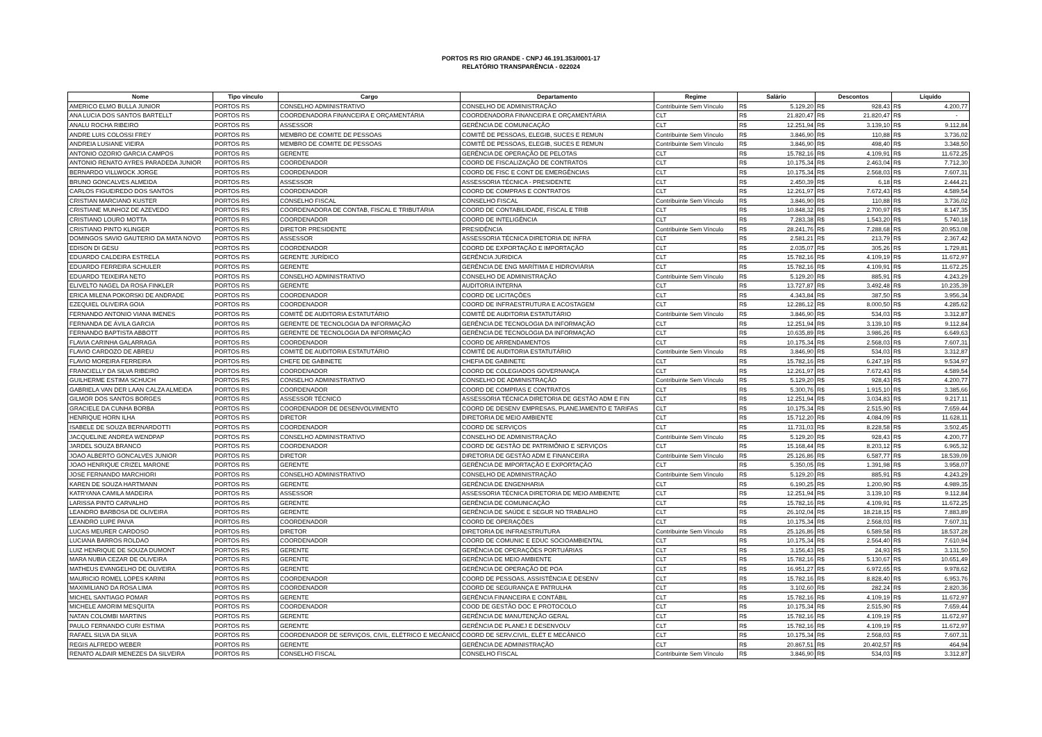PORTOS RS RIO GRANDE - CNPJ 46.191.353/0001-17
RELATÓRIO TRANSPARÊNCIA - 022024
| Nome | Tipo vínculo | Cargo | Departamento | Regime | Salário | | Descontos | | Líquido | |
| --- | --- | --- | --- | --- | --- | --- | --- | --- | --- | --- |
| AMERICO ELMO BULLA JUNIOR | PORTOS RS | CONSELHO ADMINISTRATIVO | CONSELHO DE ADMINISTRAÇÃO | Contribuinte Sem Vínculo | R$ | 5.129,20 | R$ | 928,43 | R$ | 4.200,77 |
| ANA LUCIA DOS SANTOS BARTELLT | PORTOS RS | COORDENADORA FINANCEIRA E ORÇAMENTÁRIA | COORDENADORA FINANCEIRA E ORÇAMENTÁRIA | CLT | R$ | 21.820,47 | R$ | 21.820,47 | R$ | - |
| ANALU ROCHA RIBEIRO | PORTOS RS | ASSESSOR | GERÊNCIA DE COMUNICAÇÃO | CLT | R$ | 12.251,94 | R$ | 3.139,10 | R$ | 9.112,84 |
| ANDRE LUIS COLOSSI FREY | PORTOS RS | MEMBRO DE COMITE DE PESSOAS | COMITÊ DE PESSOAS, ELEGIB, SUCES E REMUN | Contribuinte Sem Vínculo | R$ | 3.846,90 | R$ | 110,88 | R$ | 3.736,02 |
| ANDREIA LUSIANE VIEIRA | PORTOS RS | MEMBRO DE COMITE DE PESSOAS | COMITÊ DE PESSOAS, ELEGIB, SUCES E REMUN | Contribuinte Sem Vínculo | R$ | 3.846,90 | R$ | 498,40 | R$ | 3.348,50 |
| ANTONIO OZORIO GARCIA CAMPOS | PORTOS RS | GERENTE | GERÊNCIA DE OPERAÇÃO DE PELOTAS | CLT | R$ | 15.782,16 | R$ | 4.109,91 | R$ | 11.672,25 |
| ANTONIO RENATO AYRES PARADEDA JUNIOR | PORTOS RS | COORDENADOR | COORD DE FISCALIZAÇÃO DE CONTRATOS | CLT | R$ | 10.175,34 | R$ | 2.463,04 | R$ | 7.712,30 |
| BERNARDO VILLWOCK JORGE | PORTOS RS | COORDENADOR | COORD DE FISC E CONT DE EMERGÊNCIAS | CLT | R$ | 10.175,34 | R$ | 2.568,03 | R$ | 7.607,31 |
| BRUNO GONCALVES ALMEIDA | PORTOS RS | ASSESSOR | ASSESSORIA TÉCNICA - PRESIDENTE | CLT | R$ | 2.450,39 | R$ | 6,18 | R$ | 2.444,21 |
| CARLOS FIGUEIREDO DOS SANTOS | PORTOS RS | COORDENADOR | COORD DE COMPRAS E CONTRATOS | CLT | R$ | 12.261,97 | R$ | 7.672,43 | R$ | 4.589,54 |
| CRISTIAN MARCIANO KUSTER | PORTOS RS | CONSELHO FISCAL | CONSELHO FISCAL | Contribuinte Sem Vínculo | R$ | 3.846,90 | R$ | 110,88 | R$ | 3.736,02 |
| CRISTIANE MUNHOZ DE AZEVEDO | PORTOS RS | COORDENADORA DE CONTAB, FISCAL E TRIBUTÁRIA | COORD DE CONTABILIDADE, FISCAL E TRIB | CLT | R$ | 10.848,32 | R$ | 2.700,97 | R$ | 8.147,35 |
| CRISTIANO LOURO MOTTA | PORTOS RS | COORDENADOR | COORD DE INTELIGÊNCIA | CLT | R$ | 7.283,38 | R$ | 1.543,20 | R$ | 5.740,18 |
| CRISTIANO PINTO KLINGER | PORTOS RS | DIRETOR PRESIDENTE | PRESIDÊNCIA | Contribuinte Sem Vínculo | R$ | 28.241,76 | R$ | 7.288,68 | R$ | 20.953,08 |
| DOMINGOS SAVIO GAUTERIO DA MATA NOVO | PORTOS RS | ASSESSOR | ASSESSORIA TÉCNICA DIRETORIA DE INFRA | CLT | R$ | 2.581,21 | R$ | 213,79 | R$ | 2.367,42 |
| EDISON DI GESU | PORTOS RS | COORDENADOR | COORD DE EXPORTAÇÃO E IMPORTAÇÃO | CLT | R$ | 2.035,07 | R$ | 305,26 | R$ | 1.729,81 |
| EDUARDO CALDEIRA ESTRELA | PORTOS RS | GERENTE JURÍDICO | GERÊNCIA JURIDICA | CLT | R$ | 15.782,16 | R$ | 4.109,19 | R$ | 11.672,97 |
| EDUARDO FERREIRA SCHULER | PORTOS RS | GERENTE | GERÊNCIA DE ENG MARÍTIMA E HIDROVIÁRIA | CLT | R$ | 15.782,16 | R$ | 4.109,91 | R$ | 11.672,25 |
| EDUARDO TEIXEIRA NETO | PORTOS RS | CONSELHO ADMINISTRATIVO | CONSELHO DE ADMINISTRAÇÃO | Contribuinte Sem Vínculo | R$ | 5.129,20 | R$ | 885,91 | R$ | 4.243,29 |
| ELIVELTO NAGEL DA ROSA FINKLER | PORTOS RS | GERENTE | AUDITORIA INTERNA | CLT | R$ | 13.727,87 | R$ | 3.492,48 | R$ | 10.235,39 |
| ERICA MILENA POKORSKI DE ANDRADE | PORTOS RS | COORDENADOR | COORD DE LICITAÇÕES | CLT | R$ | 4.343,84 | R$ | 387,50 | R$ | 3.956,34 |
| EZEQUIEL OLIVEIRA GOIA | PORTOS RS | COORDENADOR | COORD DE INFRAESTRUTURA E ACOSTAGEM | CLT | R$ | 12.286,12 | R$ | 8.000,50 | R$ | 4.285,62 |
| FERNANDO ANTONIO VIANA IMENES | PORTOS RS | COMITÊ DE AUDITORIA ESTATUTÁRIO | COMITÊ DE AUDITORIA ESTATUTÁRIO | Contribuinte Sem Vínculo | R$ | 3.846,90 | R$ | 534,03 | R$ | 3.312,87 |
| FERNANDA DE ÁVILA GARCIA | PORTOS RS | GERENTE DE TECNOLOGIA DA INFORMAÇÃO | GERÊNCIA DE TECNOLOGIA DA INFORMAÇÃO | CLT | R$ | 12.251,94 | R$ | 3.139,10 | R$ | 9.112,84 |
| FERNANDO BAPTISTA ABBOTT | PORTOS RS | GERENTE DE TECNOLOGIA DA INFORMAÇÃO | GERÊNCIA DE TECNOLOGIA DA INFORMAÇÃO | CLT | R$ | 10.635,89 | R$ | 3.986,26 | R$ | 6.649,63 |
| FLAVIA CARINHA GALARRAGA | PORTOS RS | COORDENADOR | COORD DE ARRENDAMENTOS | CLT | R$ | 10.175,34 | R$ | 2.568,03 | R$ | 7.607,31 |
| FLAVIO CARDOZO DE ABREU | PORTOS RS | COMITÊ DE AUDITORIA ESTATUTÁRIO | COMITÊ DE AUDITORIA ESTATUTÁRIO | Contribuinte Sem Vínculo | R$ | 3.846,90 | R$ | 534,03 | R$ | 3.312,87 |
| FLAVIO MOREIRA FERREIRA | PORTOS RS | CHEFE DE GABINETE | CHEFIA DE GABINETE | CLT | R$ | 15.782,16 | R$ | 6.247,19 | R$ | 9.534,97 |
| FRANCIELLY DA SILVA RIBEIRO | PORTOS RS | COORDENADOR | COORD DE COLEGIADOS GOVERNANÇA | CLT | R$ | 12.261,97 | R$ | 7.672,43 | R$ | 4.589,54 |
| GUILHERME ESTIMA SCHUCH | PORTOS RS | CONSELHO ADMINISTRATIVO | CONSELHO DE ADMINISTRAÇÃO | Contribuinte Sem Vínculo | R$ | 5.129,20 | R$ | 928,43 | R$ | 4.200,77 |
| GABRIELA VAN DER LAAN CALZA ALMEIDA | PORTOS RS | COORDENADOR | COORD DE COMPRAS E CONTRATOS | CLT | R$ | 5.300,76 | R$ | 1.915,10 | R$ | 3.385,66 |
| GILMOR DOS SANTOS BORGES | PORTOS RS | ASSESSOR TÉCNICO | ASSESSORIA TÉCNICA DIRETORIA DE GESTÃO ADM E FIN | CLT | R$ | 12.251,94 | R$ | 3.034,83 | R$ | 9.217,11 |
| GRACIELE DA CUNHA BORBA | PORTOS RS | COORDENADOR DE DESENVOLVIMENTO | COORD DE DESENV EMPRESAS, PLANEJAMENTO E TARIFAS | CLT | R$ | 10.175,34 | R$ | 2.515,90 | R$ | 7.659,44 |
| HENRIQUE HORN ILHA | PORTOS RS | DIRETOR | DIRETORIA DE MEIO AMBIENTE | CLT | R$ | 15.712,20 | R$ | 4.084,09 | R$ | 11.628,11 |
| ISABELE DE SOUZA BERNARDOTTI | PORTOS RS | COORDENADOR | COORD DE SERVIÇOS | CLT | R$ | 11.731,03 | R$ | 8.228,58 | R$ | 3.502,45 |
| JACQUELINE ANDREA WENDPAP | PORTOS RS | CONSELHO ADMINISTRATIVO | CONSELHO DE ADMINISTRAÇÃO | Contribuinte Sem Vínculo | R$ | 5.129,20 | R$ | 928,43 | R$ | 4.200,77 |
| JARDEL SOUZA BRANCO | PORTOS RS | COORDENADOR | COORD DE GESTÃO DE PATRIMÔNIO E SERVIÇOS | CLT | R$ | 15.168,44 | R$ | 8.203,12 | R$ | 6.965,32 |
| JOAO ALBERTO GONCALVES JUNIOR | PORTOS RS | DIRETOR | DIRETORIA DE GESTÃO ADM E FINANCEIRA | Contribuinte Sem Vínculo | R$ | 25.126,86 | R$ | 6.587,77 | R$ | 18.539,09 |
| JOAO HENRIQUE CRIZEL MARONE | PORTOS RS | GERENTE | GERÊNCIA DE IMPORTAÇÃO E EXPORTAÇÃO | CLT | R$ | 5.350,05 | R$ | 1.391,98 | R$ | 3.958,07 |
| JOSE FERNANDO MARCHIORI | PORTOS RS | CONSELHO ADMINISTRATIVO | CONSELHO DE ADMINISTRAÇÃO | Contribuinte Sem Vínculo | R$ | 5.129,20 | R$ | 885,91 | R$ | 4.243,29 |
| KAREN DE SOUZA HARTMANN | PORTOS RS | GERENTE | GERÊNCIA DE ENGENHARIA | CLT | R$ | 6.190,25 | R$ | 1.200,90 | R$ | 4.989,35 |
| KATRYANA CAMILA MADEIRA | PORTOS RS | ASSESSOR | ASSESSORIA TÉCNICA DIRETORIA DE MEIO AMBIENTE | CLT | R$ | 12.251,94 | R$ | 3.139,10 | R$ | 9.112,84 |
| LARISSA PINTO CARVALHO | PORTOS RS | GERENTE | GERÊNCIA DE COMUNICAÇÃO | CLT | R$ | 15.782,16 | R$ | 4.109,91 | R$ | 11.672,25 |
| LEANDRO BARBOSA DE OLIVEIRA | PORTOS RS | GERENTE | GERÊNCIA DE SAÚDE E SEGUR NO TRABALHO | CLT | R$ | 26.102,04 | R$ | 18.218,15 | R$ | 7.883,89 |
| LEANDRO LUPE PAIVA | PORTOS RS | COORDENADOR | COORD DE OPERAÇÕES | CLT | R$ | 10.175,34 | R$ | 2.568,03 | R$ | 7.607,31 |
| LUCAS MEURER CARDOSO | PORTOS RS | DIRETOR | DIRETORIA DE INFRAESTRUTURA | Contribuinte Sem Vínculo | R$ | 25.126,86 | R$ | 6.589,58 | R$ | 18.537,28 |
| LUCIANA BARROS ROLDAO | PORTOS RS | COORDENADOR | COORD DE COMUNIC E EDUC SOCIOAMBIENTAL | CLT | R$ | 10.175,34 | R$ | 2.564,40 | R$ | 7.610,94 |
| LUIZ HENRIQUE DE SOUZA DUMONT | PORTOS RS | GERENTE | GERÊNCIA DE OPERAÇÕES PORTUÁRIAS | CLT | R$ | 3.156,43 | R$ | 24,93 | R$ | 3.131,50 |
| MARA NUBIA CEZAR DE OLIVEIRA | PORTOS RS | GERENTE | GERÊNCIA DE MEIO AMBIENTE | CLT | R$ | 15.782,16 | R$ | 5.130,67 | R$ | 10.651,49 |
| MATHEUS EVANGELHO DE OLIVEIRA | PORTOS RS | GERENTE | GERÊNCIA DE OPERAÇÃO DE POA | CLT | R$ | 16.951,27 | R$ | 6.972,65 | R$ | 9.978,62 |
| MAURICIO ROMEL LOPES KARINI | PORTOS RS | COORDENADOR | COORD DE PESSOAS, ASSISTÊNCIA E DESENV | CLT | R$ | 15.782,16 | R$ | 8.828,40 | R$ | 6.953,76 |
| MAXIMILIANO DA ROSA LIMA | PORTOS RS | COORDENADOR | COORD DE SEGURANÇA E PATRULHA | CLT | R$ | 3.102,60 | R$ | 282,24 | R$ | 2.820,36 |
| MICHEL SANTIAGO POMAR | PORTOS RS | GERENTE | GERÊNCIA FINANCEIRA E CONTÁBIL | CLT | R$ | 15.782,16 | R$ | 4.109,19 | R$ | 11.672,97 |
| MICHELE AMORIM MESQUITA | PORTOS RS | COORDENADOR | COOD DE GESTÃO DOC E PROTOCOLO | CLT | R$ | 10.175,34 | R$ | 2.515,90 | R$ | 7.659,44 |
| NATAN COLOMBI MARTINS | PORTOS RS | GERENTE | GERÊNCIA DE MANUTENÇÃO GERAL | CLT | R$ | 15.782,16 | R$ | 4.109,19 | R$ | 11.672,97 |
| PAULO FERNANDO CURI ESTIMA | PORTOS RS | GERENTE | GERÊNCIA DE PLANEJ E DESENVOLV | CLT | R$ | 15.782,16 | R$ | 4.109,19 | R$ | 11.672,97 |
| RAFAEL SILVA DA SILVA | PORTOS RS | COORDENADOR DE SERVIÇOS, CIVIL, ELÉTRICO E MECÂNICO | COORD DE SERV.CIVIL, ELÉT E MECÂNICO | CLT | R$ | 10.175,34 | R$ | 2.568,03 | R$ | 7.607,31 |
| REGIS ALFREDO WEBER | PORTOS RS | GERENTE | GERÊNCIA DE ADMINISTRAÇÃO | CLT | R$ | 20.867,51 | R$ | 20.402,57 | R$ | 464,94 |
| RENATO ALDAIR MENEZES DA SILVEIRA | PORTOS RS | CONSELHO FISCAL | CONSELHO FISCAL | Contribuinte Sem Vínculo | R$ | 3.846,90 | R$ | 534,03 | R$ | 3.312,87 |